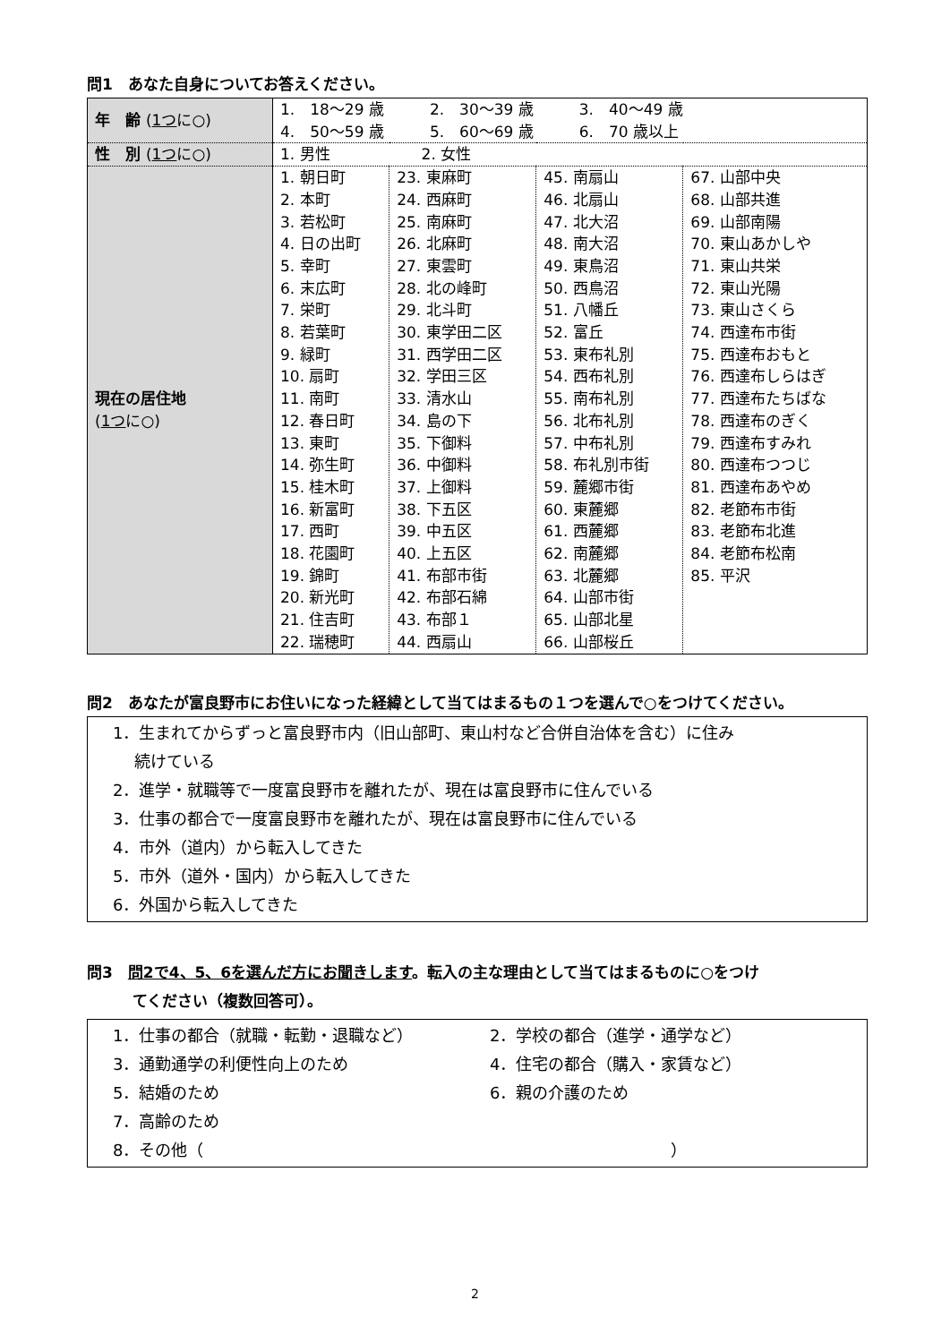問1　あなた自身についてお答えください。
| 年 齢 ( 1つ に○) | 1. 18～29 歳 2. 30～39 歳 3. 40～49 歳 4. 50～59 歳 5. 60～69 歳 6. 70 歳以上 | | | |
| 性 別 ( 1つ に○) | 1. 男性 2. 女性 | | | |
| 現在の居住地 ( 1つ に○) | 1. 朝日町 2. 本町 3. 若松町 4. 日の出町 5. 幸町 6. 末広町 7. 栄町 8. 若葉町 9. 緑町 10. 扇町 11. 南町 12. 春日町 13. 東町 14. 弥生町 15. 桂木町 16. 新富町 17. 西町 18. 花園町 19. 錦町 20. 新光町 21. 住吉町 22. 瑞穂町 | 23. 東麻町 24. 西麻町 25. 南麻町 26. 北麻町 27. 東雲町 28. 北の峰町 29. 北斗町 30. 東学田二区 31. 西学田二区 32. 学田三区 33. 清水山 34. 島の下 35. 下御料 36. 中御料 37. 上御料 38. 下五区 39. 中五区 40. 上五区 41. 布部市街 42. 布部石綿 43. 布部１ 44. 西扇山 | 45. 南扇山 46. 北扇山 47. 北大沼 48. 南大沼 49. 東鳥沼 50. 西鳥沼 51. 八幡丘 52. 富丘 53. 東布礼別 54. 西布礼別 55. 南布礼別 56. 北布礼別 57. 中布礼別 58. 布礼別市街 59. 麓郷市街 60. 東麓郷 61. 西麓郷 62. 南麓郷 63. 北麓郷 64. 山部市街 65. 山部北星 66. 山部桜丘 | 67. 山部中央 68. 山部共進 69. 山部南陽 70. 東山あかしや 71. 東山共栄 72. 東山光陽 73. 東山さくら 74. 西達布市街 75. 西達布おもと 76. 西達布しらはぎ 77. 西達布たちばな 78. 西達布のぎく 79. 西達布すみれ 80. 西達布つつじ 81. 西達布あやめ 82. 老節布市街 83. 老節布北進 84. 老節布松南 85. 平沢 |
問2　あなたが富良野市にお住いになった経緯として当てはまるもの１つを選んで○をつけてください。
1．生まれてからずっと富良野市内（旧山部町、東山村など合併自治体を含む）に住み
　 続けている
2．進学・就職等で一度富良野市を離れたが、現在は富良野市に住んでいる
3．仕事の都合で一度富良野市を離れたが、現在は富良野市に住んでいる
4．市外（道内）から転入してきた
5．市外（道外・国内）から転入してきた
6．外国から転入してきた
問3　問2で4、5、6を選んだ方にお聞きします。転入の主な理由として当てはまるものに○をつけ
　　　てください（複数回答可）。
1．仕事の都合（就職・転勤・退職など） 2．学校の都合（進学・通学など）
3．通勤通学の利便性向上のため 4．住宅の都合（購入・家賃など）
5．結婚のため 6．親の介護のため
7．高齢のため
8．その他（　　　　　　　　　　　　　　　　　　　　　　　　　　　　　）
2